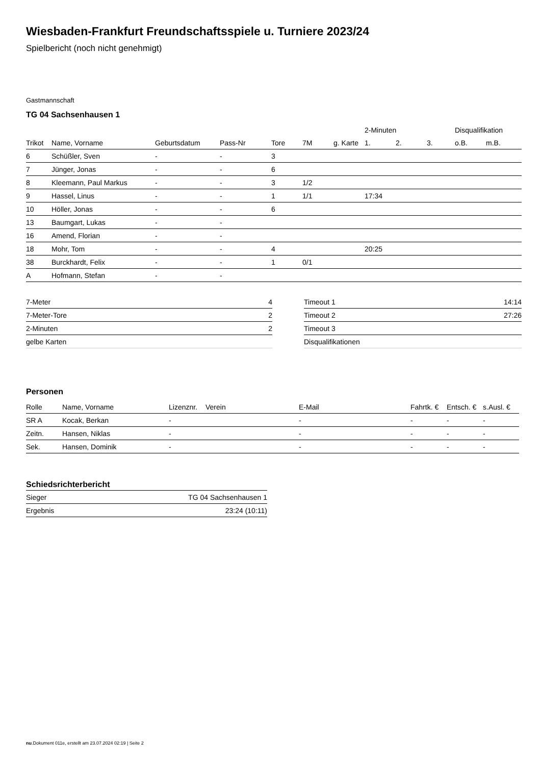Wiesbaden-Frankfurt Freundschaftsspiele u. Turniere 2023/24
Spielbericht (noch nicht genehmigt)
Gastmannschaft
TG 04 Sachsenhausen 1
| | | | | | | | 2-Minuten | | | Disqualifikation | |
| --- | --- | --- | --- | --- | --- | --- | --- | --- | --- | --- | --- |
| Trikot | Name, Vorname | Geburtsdatum | Pass-Nr | Tore | 7M | g. Karte | 1. | 2. | 3. | o.B. | m.B. |
| 6 | Schüßler, Sven | - | - | 3 | | | | | | | |
| 7 | Jünger, Jonas | - | - | 6 | | | | | | | |
| 8 | Kleemann, Paul Markus | - | - | 3 | 1/2 | | | | | | |
| 9 | Hassel, Linus | - | - | 1 | 1/1 | | 17:34 | | | | |
| 10 | Höller, Jonas | - | - | 6 | | | | | | | |
| 13 | Baumgart, Lukas | - | - | | | | | | | | |
| 16 | Amend, Florian | - | - | | | | | | | | |
| 18 | Mohr, Tom | - | - | 4 | | | 20:25 | | | | |
| 38 | Burckhardt, Felix | - | - | 1 | 0/1 | | | | | | |
| A | Hofmann, Stefan | - | - | | | | | | | | |
| 7-Meter | 4 |
| 7-Meter-Tore | 2 |
| 2-Minuten | 2 |
| gelbe Karten | |
| Timeout 1 | 14:14 |
| Timeout 2 | 27:26 |
| Timeout 3 | |
| Disqualifikationen | |
Personen
| Rolle | Name, Vorname | Lizenznr. | Verein | E-Mail | Fahrtk. € | Entsch. € | s.Ausl. € |
| --- | --- | --- | --- | --- | --- | --- | --- |
| SR A | Kocak, Berkan | - | | - | - | - | - |
| Zeitn. | Hansen, Niklas | - | | - | - | - | - |
| Sek. | Hansen, Dominik | - | | - | - | - | - |
Schiedsrichterbericht
| Sieger | TG 04 Sachsenhausen 1 |
| Ergebnis | 23:24 (10:11) |
nu.Dokument 011e, erstellt am 23.07.2024 02:19 | Seite 2